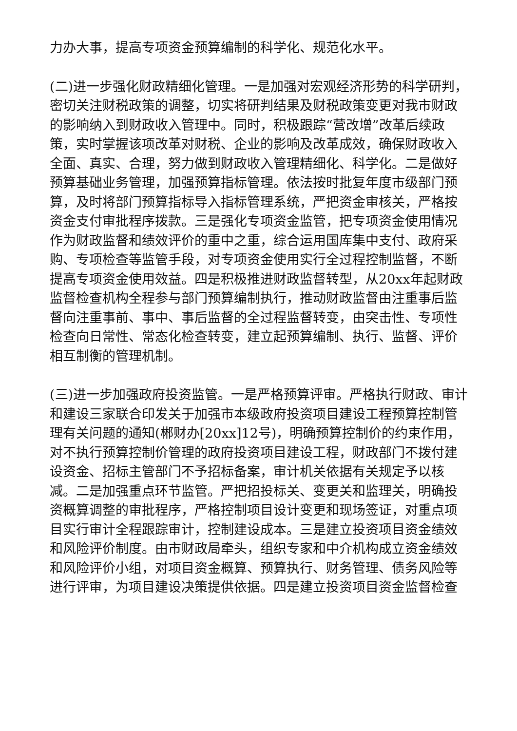力办大事，提高专项资金预算编制的科学化、规范化水平。
(二)进一步强化财政精细化管理。一是加强对宏观经济形势的科学研判，密切关注财税政策的调整，切实将研判结果及财税政策变更对我市财政的影响纳入到财政收入管理中。同时，积极跟踪“营改增”改革后续政策，实时掌握该项改革对财税、企业的影响及改革成效，确保财政收入全面、真实、合理，努力做到财政收入管理精细化、科学化。二是做好预算基础业务管理，加强预算指标管理。依法按时批复年度市级部门预算，及时将部门预算指标导入指标管理系统，严把资金审核关，严格按资金支付审批程序拨款。三是强化专项资金监管，把专项资金使用情况作为财政监督和绩效评价的重中之重，综合运用国库集中支付、政府采购、专项检查等监管手段，对专项资金使用实行全过程控制监督，不断提高专项资金使用效益。四是积极推进财政监督转型，从20xx年起财政监督检查机构全程参与部门预算编制执行，推动财政监督由注重事后监督向注重事前、事中、事后监督的全过程监督转变，由突击性、专项性检查向日常性、常态化检查转变，建立起预算编制、执行、监督、评价相互制衡的管理机制。
(三)进一步加强政府投资监管。一是严格预算评审。严格执行财政、审计和建设三家联合印发关于加强市本级政府投资项目建设工程预算控制管理有关问题的通知(郴财办[20xx]12号)，明确预算控制价的约束作用，对不执行预算控制价管理的政府投资项目建设工程，财政部门不拨付建设资金、招标主管部门不予招标备案，审计机关依据有关规定予以核减。二是加强重点环节监管。严把招投标关、变更关和监理关，明确投资概算调整的审批程序，严格控制项目设计变更和现场签证，对重点项目实行审计全程跟踪审计，控制建设成本。三是建立投资项目资金绩效和风险评价制度。由市财政局牵头，组织专家和中介机构成立资金绩效和风险评价小组，对项目资金概算、预算执行、财务管理、债务风险等进行评审，为项目建设决策提供依据。四是建立投资项目资金监督检查